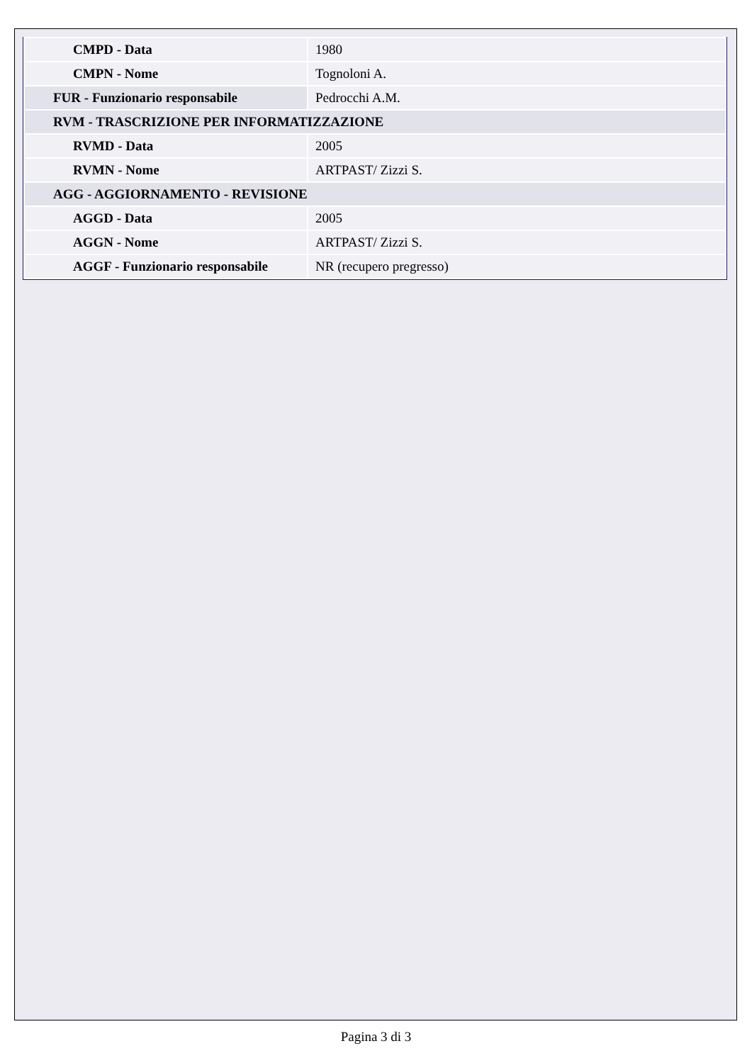| CMPD - Data | 1980 |
| CMPN - Nome | Tognoloni A. |
| FUR - Funzionario responsabile | Pedrocchi A.M. |
| RVM - TRASCRIZIONE PER INFORMATIZZAZIONE | |
| RVMD - Data | 2005 |
| RVMN - Nome | ARTPAST/ Zizzi S. |
| AGG - AGGIORNAMENTO - REVISIONE | |
| AGGD - Data | 2005 |
| AGGN - Nome | ARTPAST/ Zizzi S. |
| AGGF - Funzionario responsabile | NR (recupero pregresso) |
Pagina 3 di 3